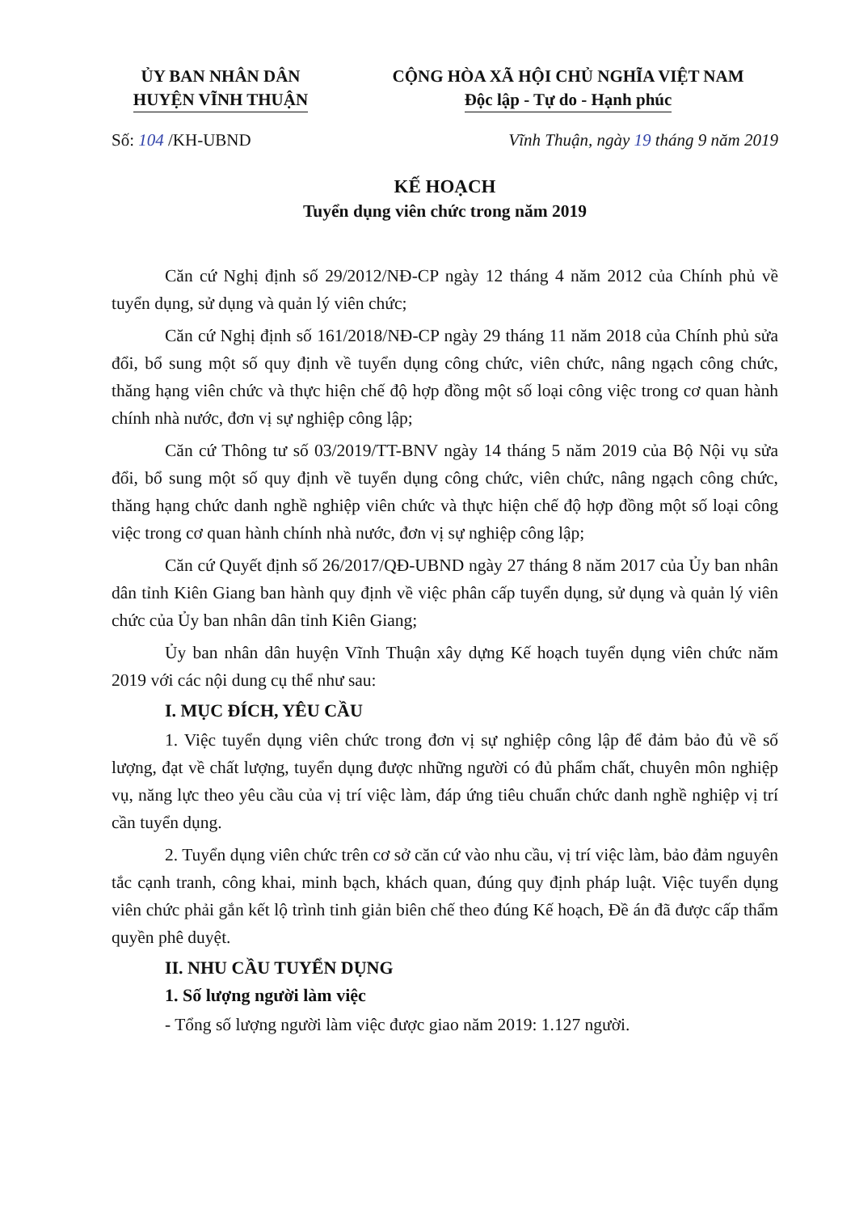ỦY BAN NHÂN DÂN
HUYỆN VĨNH THUẬN
CỘNG HÒA XÃ HỘI CHỦ NGHĨA VIỆT NAM
Độc lập - Tự do - Hạnh phúc
Số: 104 /KH-UBND Vĩnh Thuận, ngày 19 tháng 9 năm 2019
KẾ HOẠCH
Tuyển dụng viên chức trong năm 2019
Căn cứ Nghị định số 29/2012/NĐ-CP ngày 12 tháng 4 năm 2012 của Chính phủ về tuyển dụng, sử dụng và quản lý viên chức;
Căn cứ Nghị định số 161/2018/NĐ-CP ngày 29 tháng 11 năm 2018 của Chính phủ sửa đổi, bổ sung một số quy định về tuyển dụng công chức, viên chức, nâng ngạch công chức, thăng hạng viên chức và thực hiện chế độ hợp đồng một số loại công việc trong cơ quan hành chính nhà nước, đơn vị sự nghiệp công lập;
Căn cứ Thông tư số 03/2019/TT-BNV ngày 14 tháng 5 năm 2019 của Bộ Nội vụ sửa đổi, bổ sung một số quy định về tuyển dụng công chức, viên chức, nâng ngạch công chức, thăng hạng chức danh nghề nghiệp viên chức và thực hiện chế độ hợp đồng một số loại công việc trong cơ quan hành chính nhà nước, đơn vị sự nghiệp công lập;
Căn cứ Quyết định số 26/2017/QĐ-UBND ngày 27 tháng 8 năm 2017 của Ủy ban nhân dân tỉnh Kiên Giang ban hành quy định về việc phân cấp tuyển dụng, sử dụng và quản lý viên chức của Ủy ban nhân dân tỉnh Kiên Giang;
Ủy ban nhân dân huyện Vĩnh Thuận xây dựng Kế hoạch tuyển dụng viên chức năm 2019 với các nội dung cụ thể như sau:
I. MỤC ĐÍCH, YÊU CẦU
1. Việc tuyển dụng viên chức trong đơn vị sự nghiệp công lập để đảm bảo đủ về số lượng, đạt về chất lượng, tuyển dụng được những người có đủ phẩm chất, chuyên môn nghiệp vụ, năng lực theo yêu cầu của vị trí việc làm, đáp ứng tiêu chuẩn chức danh nghề nghiệp vị trí cần tuyển dụng.
2. Tuyển dụng viên chức trên cơ sở căn cứ vào nhu cầu, vị trí việc làm, bảo đảm nguyên tắc cạnh tranh, công khai, minh bạch, khách quan, đúng quy định pháp luật. Việc tuyển dụng viên chức phải gắn kết lộ trình tinh giản biên chế theo đúng Kế hoạch, Đề án đã được cấp thẩm quyền phê duyệt.
II. NHU CẦU TUYỂN DỤNG
1. Số lượng người làm việc
- Tổng số lượng người làm việc được giao năm 2019: 1.127 người.